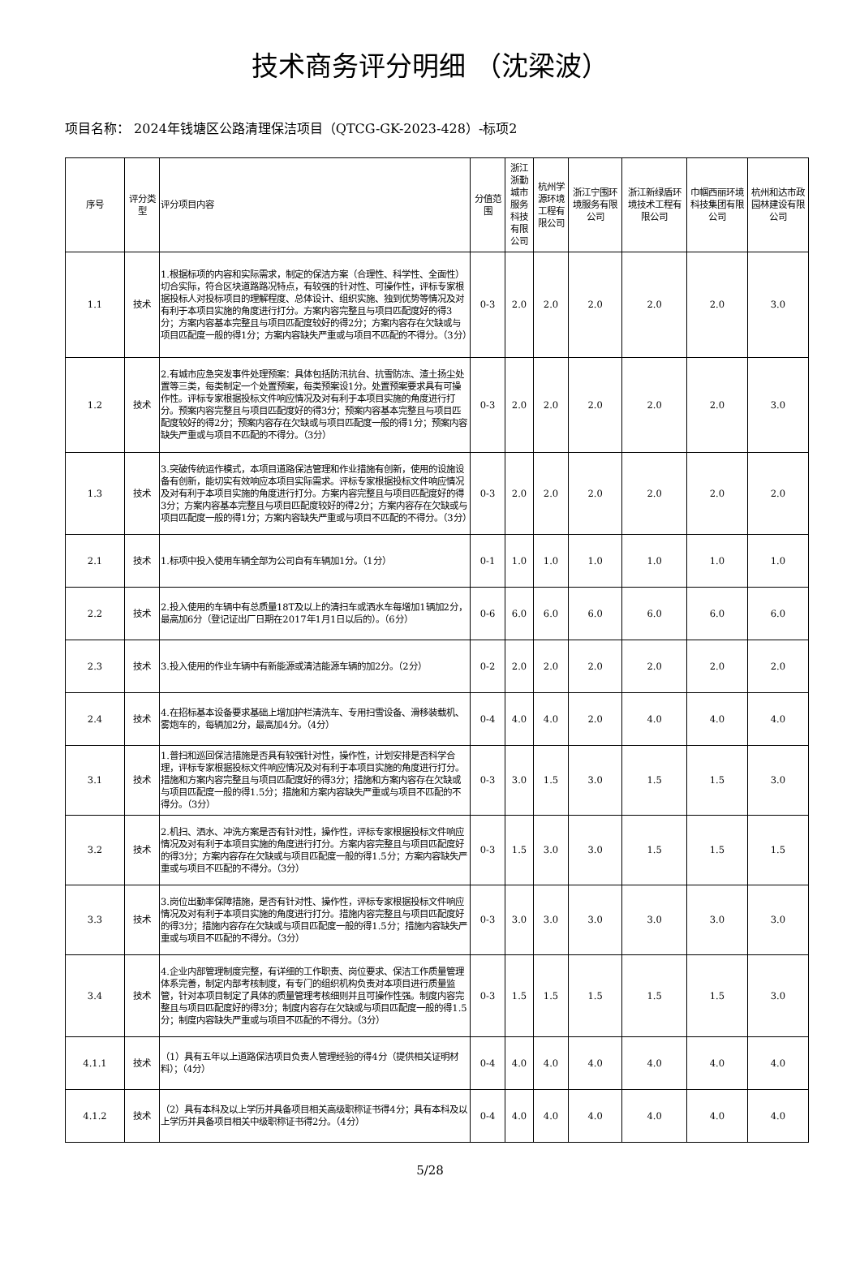技术商务评分明细 （沈梁波）
项目名称： 2024年钱塘区公路清理保洁项目（QTCG-GK-2023-428）-标项2
| 序号 | 评分类型 | 评分项目内容 | 分值范围 | 浙江浙勤城市服务科技有限公司 | 杭州学源环境工程有限公司 | 浙江宁围环境服务有限公司 | 浙江新绿盾环境技术工程有限公司 | 巾帼西丽环境科技集团有限公司 | 杭州和达市政园林建设有限公司 |
| --- | --- | --- | --- | --- | --- | --- | --- | --- | --- |
| 1.1 | 技术 | 1.根据标项的内容和实际需求，制定的保洁方案（合理性、科学性、全面性）切合实际，符合区块道路路况特点，有较强的针对性、可操作性，评标专家根据投标人对投标项目的理解程度、总体设计、组织实施、独到优势等情况及对有利于本项目实施的角度进行打分。方案内容完整且与项目匹配度好的得3分；方案内容基本完整且与项目匹配度较好的得2分；方案内容存在欠缺或与项目匹配度一般的得1分；方案内容缺失严重或与项目不匹配的不得分。（3分） | 0-3 | 2.0 | 2.0 | 2.0 | 2.0 | 2.0 | 3.0 |
| 1.2 | 技术 | 2.有城市应急突发事件处理预案：具体包括防汛抗台、抗雪防冻、渣土扬尘处置等三类，每类制定一个处置预案，每类预案设1分。处置预案要求具有可操作性。评标专家根据投标文件响应情况及对有利于本项目实施的角度进行打分。预案内容完整且与项目匹配度好的得3分；预案内容基本完整且与项目匹配度较好的得2分；预案内容存在欠缺或与项目匹配度一般的得1分；预案内容缺失严重或与项目不匹配的不得分。（3分） | 0-3 | 2.0 | 2.0 | 2.0 | 2.0 | 2.0 | 3.0 |
| 1.3 | 技术 | 3.突破传统运作模式，本项目道路保洁管理和作业措施有创新，使用的设施设备有创新，能切实有效响应本项目实际需求。评标专家根据投标文件响应情况及对有利于本项目实施的角度进行打分。方案内容完整且与项目匹配度好的得3分；方案内容基本完整且与项目匹配度较好的得2分；方案内容存在欠缺或与项目匹配度一般的得1分；方案内容缺失严重或与项目不匹配的不得分。（3分） | 0-3 | 2.0 | 2.0 | 2.0 | 2.0 | 2.0 | 2.0 |
| 2.1 | 技术 | 1.标项中投入使用车辆全部为公司自有车辆加1分。（1分） | 0-1 | 1.0 | 1.0 | 1.0 | 1.0 | 1.0 | 1.0 |
| 2.2 | 技术 | 2.投入使用的车辆中有总质量18T及以上的清扫车或洒水车每增加1辆加2分，最高加6分（登记证出厂日期在2017年1月1日以后的）。（6分） | 0-6 | 6.0 | 6.0 | 6.0 | 6.0 | 6.0 | 6.0 |
| 2.3 | 技术 | 3.投入使用的作业车辆中有新能源或清洁能源车辆的加2分。（2分） | 0-2 | 2.0 | 2.0 | 2.0 | 2.0 | 2.0 | 2.0 |
| 2.4 | 技术 | 4.在招标基本设备要求基础上增加护栏清洗车、专用扫雪设备、滑移装载机、雾炮车的，每辆加2分，最高加4分。（4分） | 0-4 | 4.0 | 4.0 | 2.0 | 4.0 | 4.0 | 4.0 |
| 3.1 | 技术 | 1.普扫和巡回保洁措施是否具有较强针对性，操作性，计划安排是否科学合理，评标专家根据投标文件响应情况及对有利于本项目实施的角度进行打分。措施和方案内容完整且与项目匹配度好的得3分；措施和方案内容存在欠缺或与项目匹配度一般的得1.5分；措施和方案内容缺失严重或与项目不匹配的不得分。（3分） | 0-3 | 3.0 | 1.5 | 3.0 | 1.5 | 1.5 | 3.0 |
| 3.2 | 技术 | 2.机扫、洒水、冲洗方案是否有针对性，操作性，评标专家根据投标文件响应情况及对有利于本项目实施的角度进行打分。方案内容完整且与项目匹配度好的得3分；方案内容存在欠缺或与项目匹配度一般的得1.5分；方案内容缺失严重或与项目不匹配的不得分。（3分） | 0-3 | 1.5 | 3.0 | 3.0 | 1.5 | 1.5 | 1.5 |
| 3.3 | 技术 | 3.岗位出勤率保障措施，是否有针对性、操作性，评标专家根据投标文件响应情况及对有利于本项目实施的角度进行打分。措施内容完整且与项目匹配度好的得3分；措施内容存在欠缺或与项目匹配度一般的得1.5分；措施内容缺失严重或与项目不匹配的不得分。（3分） | 0-3 | 3.0 | 3.0 | 3.0 | 3.0 | 3.0 | 3.0 |
| 3.4 | 技术 | 4.企业内部管理制度完整，有详细的工作职责、岗位要求、保洁工作质量管理体系完善，制定内部考核制度，有专门的组织机构负责对本项目进行质量监管，针对本项目制定了具体的质量管理考核细则并且可操作性强。制度内容完整且与项目匹配度好的得3分；制度内容存在欠缺或与项目匹配度一般的得1.5分；制度内容缺失严重或与项目不匹配的不得分。（3分） | 0-3 | 1.5 | 1.5 | 1.5 | 1.5 | 1.5 | 3.0 |
| 4.1.1 | 技术 | （1）具有五年以上道路保洁项目负责人管理经验的得4分（提供相关证明材料）；（4分） | 0-4 | 4.0 | 4.0 | 4.0 | 4.0 | 4.0 | 4.0 |
| 4.1.2 | 技术 | （2）具有本科及以上学历并具备项目相关高级职称证书得4分；具有本科及以上学历并具备项目相关中级职称证书得2分。（4分） | 0-4 | 4.0 | 4.0 | 4.0 | 4.0 | 4.0 | 4.0 |
5/28